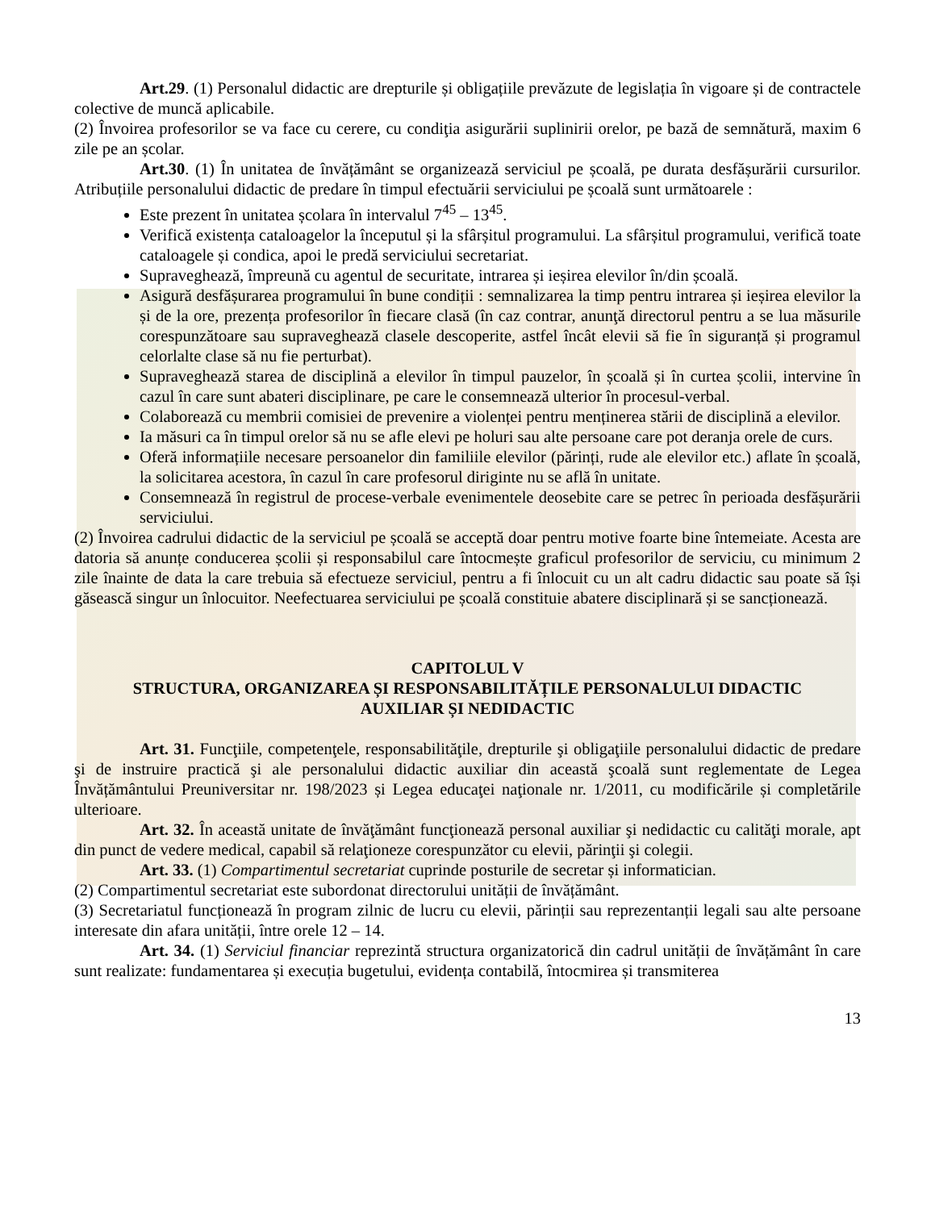Art.29. (1) Personalul didactic are drepturile și obligațiile prevăzute de legislația în vigoare și de contractele colective de muncă aplicabile.
(2) Învoirea profesorilor se va face cu cerere, cu condiţia asigurării suplinirii orelor, pe bază de semnătură, maxim 6 zile pe an școlar.
Art.30. (1) În unitatea de învățământ se organizează serviciul pe școală, pe durata desfășurării cursurilor. Atribuțiile personalului didactic de predare în timpul efectuării serviciului pe școală sunt următoarele :
Este prezent în unitatea școlara în intervalul 7<sup>45</sup> – 13<sup>45</sup>.
Verifică existența cataloagelor la începutul și la sfârșitul programului. La sfârșitul programului, verifică toate cataloagele și condica, apoi le predă serviciului secretariat.
Supraveghează, împreună cu agentul de securitate, intrarea și ieșirea elevilor în/din școală.
Asigură desfășurarea programului în bune condiții : semnalizarea la timp pentru intrarea și ieșirea elevilor la și de la ore, prezența profesorilor în fiecare clasă (în caz contrar, anunţă directorul pentru a se lua măsurile corespunzătoare sau supraveghează clasele descoperite, astfel încât elevii să fie în siguranță și programul celorlalte clase să nu fie perturbat).
Supraveghează starea de disciplină a elevilor în timpul pauzelor, în școală și în curtea școlii, intervine în cazul în care sunt abateri disciplinare, pe care le consemnează ulterior în procesul-verbal.
Colaborează cu membrii comisiei de prevenire a violenței pentru menținerea stării de disciplină a elevilor.
Ia măsuri ca în timpul orelor să nu se afle elevi pe holuri sau alte persoane care pot deranja orele de curs.
Oferă informațiile necesare persoanelor din familiile elevilor (părinți, rude ale elevilor etc.) aflate în școală, la solicitarea acestora, în cazul în care profesorul diriginte nu se află în unitate.
Consemnează în registrul de procese-verbale evenimentele deosebite care se petrec în perioada desfășurării serviciului.
(2) Învoirea cadrului didactic de la serviciul pe școală se acceptă doar pentru motive foarte bine întemeiate. Acesta are datoria să anunțe conducerea școlii și responsabilul care întocmește graficul profesorilor de serviciu, cu minimum 2 zile înainte de data la care trebuia să efectueze serviciul, pentru a fi înlocuit cu un alt cadru didactic sau poate să își găsească singur un înlocuitor. Neefectuarea serviciului pe școală constituie abatere disciplinară și se sancționează.
CAPITOLUL V
STRUCTURA, ORGANIZAREA ȘI RESPONSABILITĂȚILE PERSONALULUI DIDACTIC
AUXILIAR ȘI NEDIDACTIC
Art. 31. Funcţiile, competenţele, responsabilităţile, drepturile şi obligaţiile personalului didactic de predare şi de instruire practică şi ale personalului didactic auxiliar din această şcoală sunt reglementate de Legea Învățământului Preuniversitar nr. 198/2023 și Legea educaţei naţionale nr. 1/2011, cu modificările și completările ulterioare.
Art. 32. În această unitate de învăţământ funcţionează personal auxiliar şi nedidactic cu calităţi morale, apt din punct de vedere medical, capabil să relaţioneze corespunzător cu elevii, părinţii şi colegii.
Art. 33. (1) Compartimentul secretariat cuprinde posturile de secretar și informatician.
(2) Compartimentul secretariat este subordonat directorului unității de învățământ.
(3) Secretariatul funcționează în program zilnic de lucru cu elevii, părinții sau reprezentanții legali sau alte persoane interesate din afara unității, între orele 12 – 14.
Art. 34. (1) Serviciul financiar reprezintă structura organizatorică din cadrul unității de învățământ în care sunt realizate: fundamentarea și execuția bugetului, evidența contabilă, întocmirea și transmiterea
13